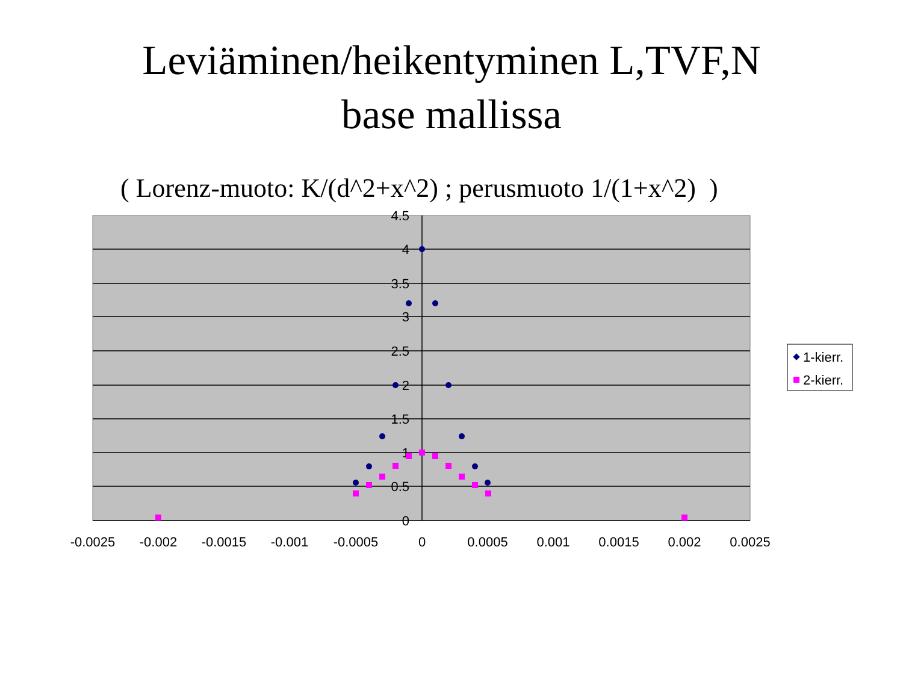Leviäminen/heikentyminen L,TVF,N
base mallissa
( Lorenz-muoto: K/(d^2+x^2) ; perusmuoto 1/(1+x^2) )
4.5
4
3.5
3
2.5
2
1.5
1
0.5
0
-0.0025
-0.002
-0.0015
-0.001
-0.0005
0
0.0005
0.001
0.0015
0.002
0.0025
1-kierr.
2-kierr.